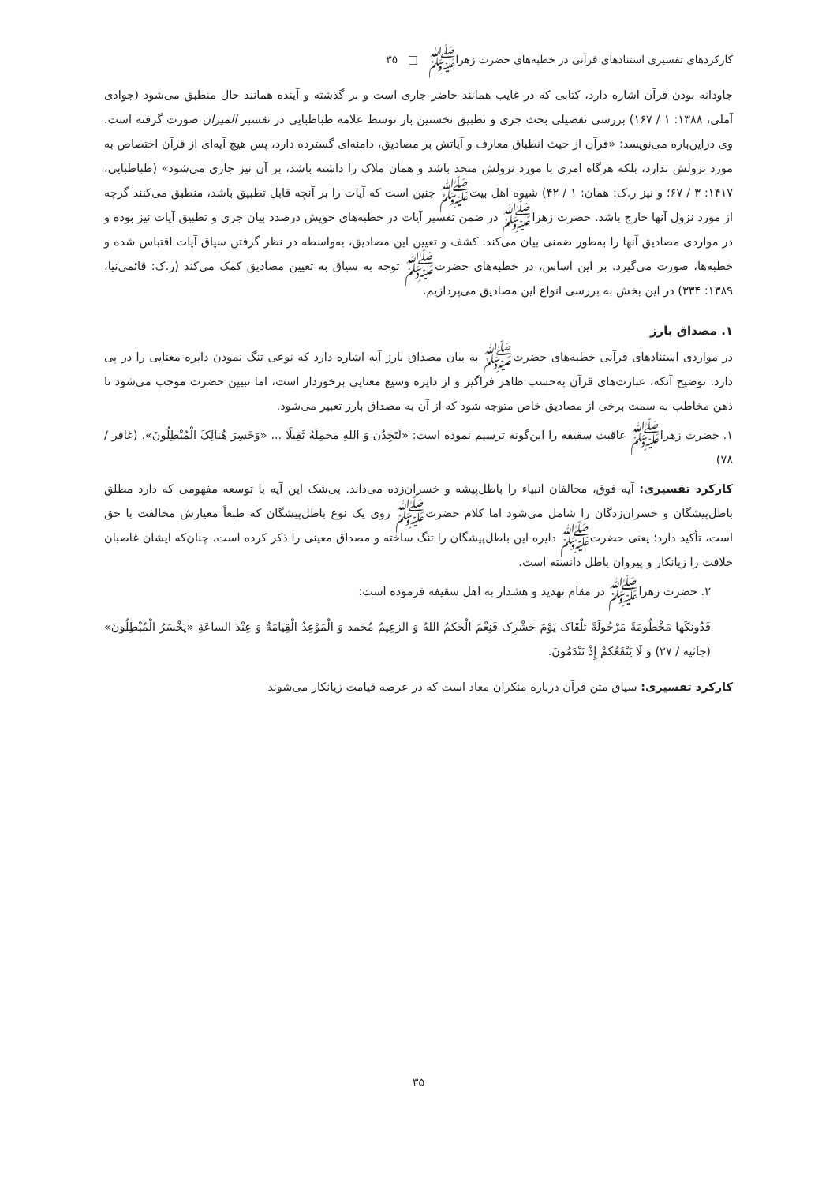کارکردهای تفسیری استنادهای قرآنی در خطبه‌های حضرت زهراﷺ □ ۳۵
جاودانه بودن قرآن اشاره دارد، کتابی که در غایب همانند حاضر جاری است و بر گذشته و آینده همانند حال منطبق می‌شود (جوادی آملی، ۱۳۸۸: ۱ / ۱۶۷) بررسی تفصیلی بحث جری و تطبیق نخستین بار توسط علامه طباطبایی در تفسیر المیزان صورت گرفته است. وی دراین‌باره می‌نویسد: «قرآن از حیث انطباق معارف و آیاتش بر مصادیق، دامنه‌ای گسترده دارد، پس هیچ آیه‌ای از قرآن اختصاص به مورد نزولش ندارد، بلکه هرگاه امری با مورد نزولش متحد باشد و همان ملاک را داشته باشد، بر آن نیز جاری می‌شود» (طباطبایی، ۱۴۱۷: ۳ / ۶۷؛ و نیز ر.ک: همان: ۱ / ۴۲) شیوه اهل بیتﷺ چنین است که آیات را بر آنچه قابل تطبیق باشد، منطبق می‌کنند گرچه از مورد نزول آنها خارج باشد. حضرت زهراﷺ در ضمن تفسیر آیات در خطبه‌های خویش درصدد بیان جری و تطبیق آیات نیز بوده و در مواردی مصادیق آنها را به‌طور ضمنی بیان می‌کند. کشف و تعیین این مصادیق، به‌واسطه در نظر گرفتن سیاق آیات اقتباس شده و خطبه‌ها، صورت می‌گیرد. بر این اساس، در خطبه‌های حضرتﷺ توجه به سیاق به تعیین مصادیق کمک می‌کند (ر.ک: قائمی‌نیا، ۱۳۸۹: ۳۳۴) در این بخش به بررسی انواع این مصادیق می‌پردازیم.
۱. مصداق بارز
در مواردی استنادهای قرآنی خطبه‌های حضرتﷺ به بیان مصداق بارز آیه اشاره دارد که نوعی تنگ نمودن دایره معنایی را در پی دارد. توضیح آنکه، عبارت‌های قرآن به‌حسب ظاهر فراگیر و از دایره وسیع معنایی برخوردار است، اما تبیین حضرت موجب می‌شود تا ذهن مخاطب به سمت برخی از مصادیق خاص متوجه شود که از آن به مصداق بارز تعبیر می‌شود.
۱. حضرت زهراﷺ عاقبت سقیفه را این‌گونه ترسیم نموده است: «لَتَجِدُن وَ اللهِ مَحمِلَهُ ثَقِیلًا ... «وَخَسِرَ هُنالِکَ الْمُبْطِلُونَ». (غافر / ۷۸)
کارکرد تفسیری: آیه فوق، مخالفان انبیاء را باطل‌پیشه و خسران‌زده می‌داند. بی‌شک این آیه با توسعه مفهومی که دارد مطلق باطل‌پیشگان و خسران‌زدگان را شامل می‌شود اما کلام حضرتﷺ روی یک نوع باطل‌پیشگان که طبعاً معیارش مخالفت با حق است، تأکید دارد؛ یعنی حضرتﷺ دایره این باطل‌پیشگان را تنگ ساخته و مصداق معینی را ذکر کرده است، چنان‌که ایشان غاصبان خلافت را زیانکار و پیروان باطل دانسته است.
۲. حضرت زهراﷺ در مقام تهدید و هشدار به اهل سقیفه فرموده است:
فَدُونَکَها مَخْطُومَةً مَرْحُولَةً تَلْقَاک یَوْمَ حَشْرِک فَنِعْمَ الْحَکمُ اللهُ وَ الزعِیمُ مُحَمد وَ الْمَوْعِدُ الْقِیَامَةُ وَ عِنْدَ الساعَةِ «یَخْسَرُ الْمُبْطِلُونَ» (جاثیه / ۲۷) وَ لَا یَنْفَعُکمْ إِذْ تَنْدَمُونَ.
کارکرد تفسیری: سیاق متن قرآن درباره منکران معاد است که در عرصه قیامت زیانکار می‌شوند
۳۵